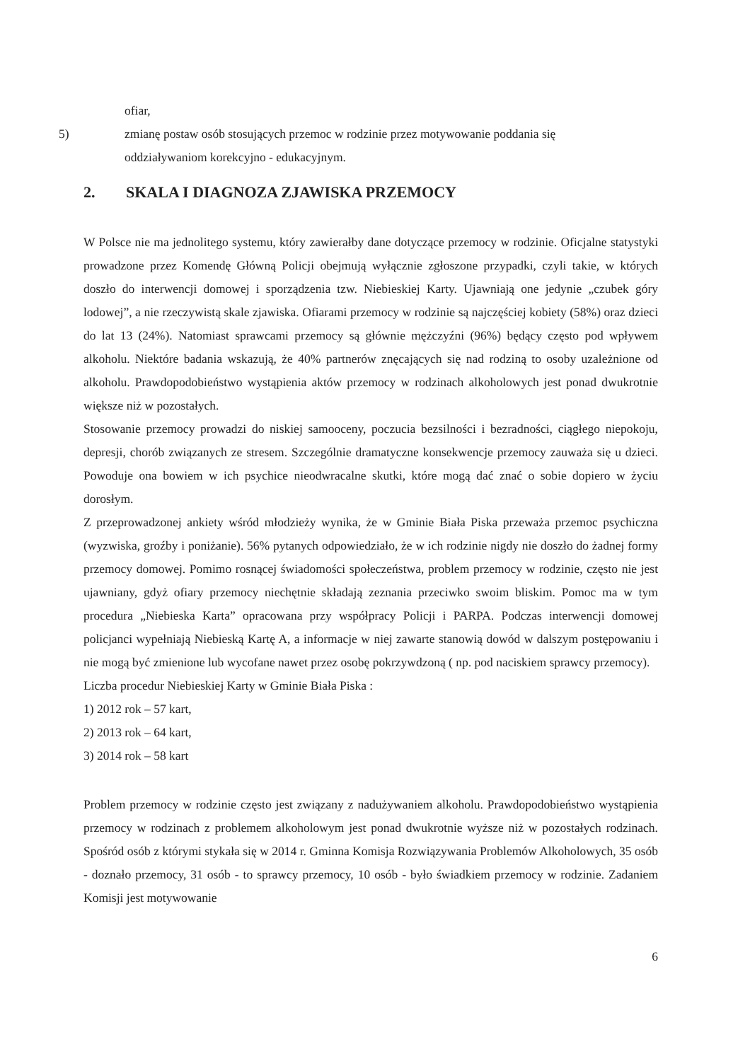ofiar,
5) zmianę postaw osób stosujących przemoc w rodzinie przez motywowanie poddania się
oddziaływaniom korekcyjno - edukacyjnym.
2. SKALA I DIAGNOZA ZJAWISKA PRZEMOCY
W Polsce nie ma jednolitego systemu, który zawierałby dane dotyczące przemocy w rodzinie. Oficjalne statystyki prowadzone przez Komendę Główną Policji obejmują wyłącznie zgłoszone przypadki, czyli takie, w których doszło do interwencji domowej i sporządzenia tzw. Niebieskiej Karty. Ujawniają one jedynie „czubek góry lodowej”, a nie rzeczywistą skale zjawiska. Ofiarami przemocy w rodzinie są najczęściej kobiety (58%) oraz dzieci do lat 13 (24%). Natomiast sprawcami przemocy są głównie mężczyźni (96%) będący często pod wpływem alkoholu. Niektóre badania wskazują, że 40% partnerów znęcających się nad rodziną to osoby uzależnione od alkoholu. Prawdopodobieństwo wystąpienia aktów przemocy w rodzinach alkoholowych jest ponad dwukrotnie większe niż w pozostałych.
Stosowanie przemocy prowadzi do niskiej samooceny, poczucia bezsilności i bezradności, ciągłego niepokoju, depresji, chorób związanych ze stresem. Szczególnie dramatyczne konsekwencje przemocy zauważa się u dzieci. Powoduje ona bowiem w ich psychice nieodwracalne skutki, które mogą dać znać o sobie dopiero w życiu dorosłym.
Z przeprowadzonej ankiety wśród młodzieży wynika, że w Gminie Biała Piska przeważa przemoc psychiczna (wyzwiska, groźby i poniżanie). 56% pytanych odpowiedziało, że w ich rodzinie nigdy nie doszło do żadnej formy przemocy domowej. Pomimo rosnącej świadomości społeczeństwa, problem przemocy w rodzinie, często nie jest ujawniany, gdyż ofiary przemocy niechętnie składają zeznania przeciwko swoim bliskim. Pomoc ma w tym procedura „Niebieska Karta” opracowana przy współpracy Policji i PARPA. Podczas interwencji domowej policjanci wypełniają Niebieską Kartę A, a informacje w niej zawarte stanowią dowód w dalszym postępowaniu i nie mogą być zmienione lub wycofane nawet przez osobę pokrzywdzoną ( np. pod naciskiem sprawcy przemocy).
Liczba procedur Niebieskiej Karty w Gminie Biała Piska :
1) 2012 rok – 57 kart,
2) 2013 rok – 64 kart,
3) 2014 rok – 58 kart
Problem przemocy w rodzinie często jest związany z nadużywaniem alkoholu. Prawdopodobieństwo wystąpienia przemocy w rodzinach z problemem alkoholowym jest ponad dwukrotnie wyższe niż w pozostałych rodzinach. Spośród osób z którymi stykała się w 2014 r. Gminna Komisja Rozwiązywania Problemów Alkoholowych, 35 osób - doznało przemocy, 31 osób - to sprawcy przemocy, 10 osób - było świadkiem przemocy w rodzinie. Zadaniem Komisji jest motywowanie
6